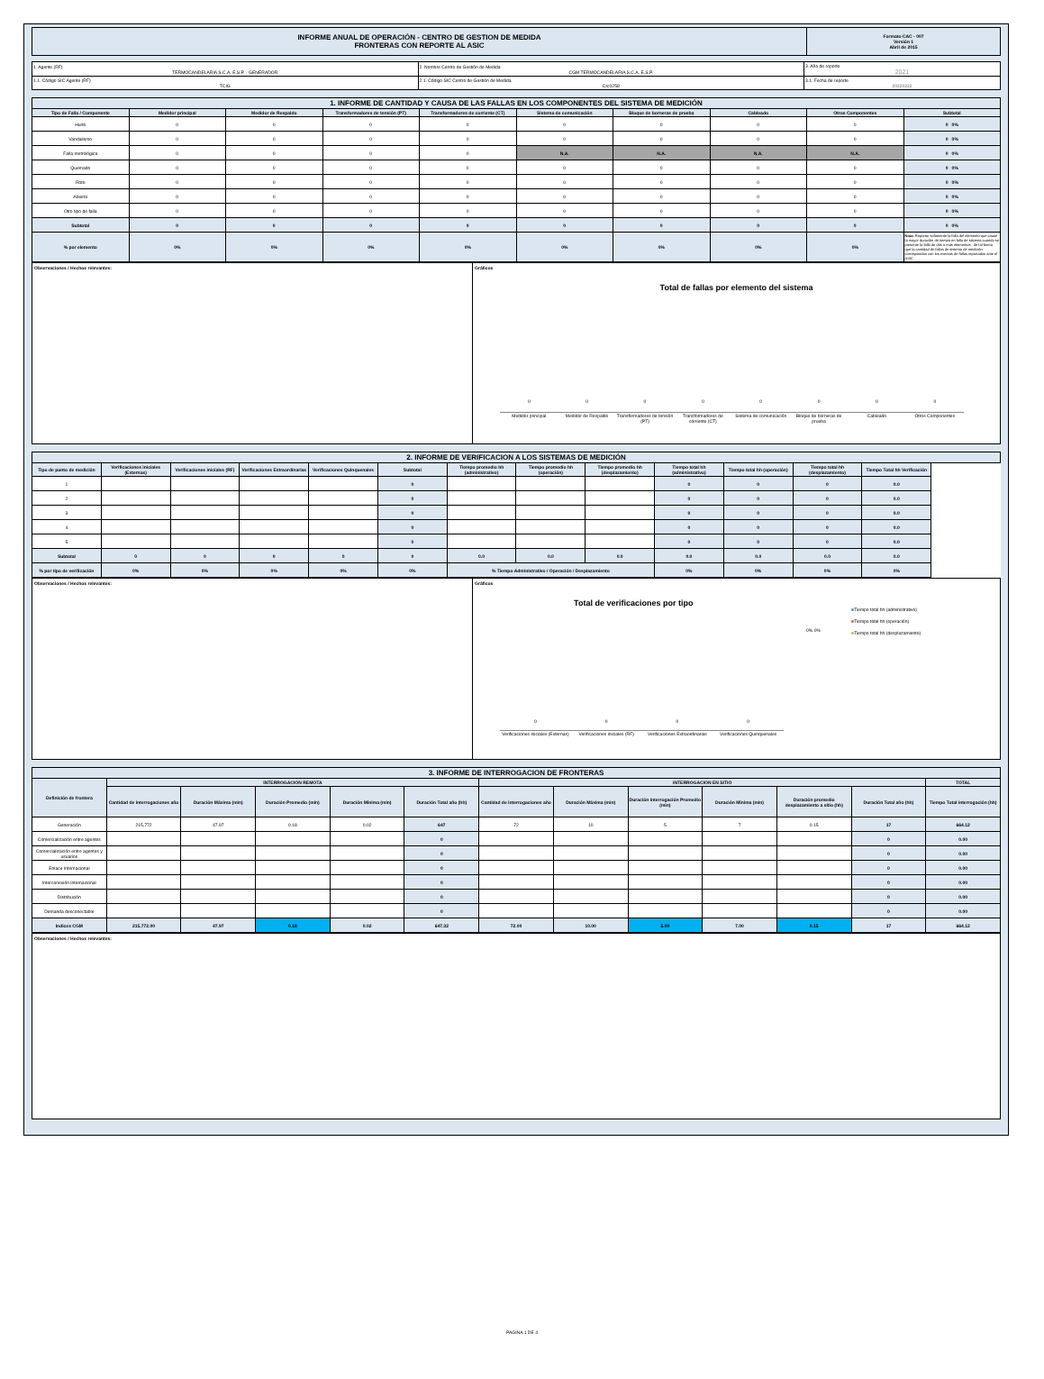| INFORME ANUAL DE OPERACIÓN - CENTRO DE GESTION DE MEDIDA FRONTERAS CON REPORTE AL ASIC | Formato CAC - 007 Versión 1 Abril de 2015 |
| 1. Agente (RF) TERMOCANDELARIA S.C.A. E.S.P. - GENERADOR | 2. Nombre Centro de Gestión de Medida CGM TERMOCANDELARIA S.C.A. E.S.P. | 3. Año de reporte 2021 |
| 1.1. Código SIC Agente (RF) TCIG | 2.1. Código SIC Centro de Gestión de Medida Crc0258 | 3.1. Fecha de reporte 20220222 |
| 1. INFORME DE CANTIDAD Y CAUSA DE LAS FALLAS EN LOS COMPONENTES DEL SISTEMA DE MEDICIÓN | | | | | | | | | |
| Tipo de Falla / Componente | Medidor principal | Medidor de Respaldo | Transformadores de tensión (PT) | Transformadores de corriente (CT) | Sistema de comunicación | Bloque de borneras de prueba | Cableado | Otros Componentes | Subtotal |
| Hurto | 0 | 0 | 0 | 0 | 0 | 0 | 0 | 0 | 0 0% |
| Vandalismo | 0 | 0 | 0 | 0 | 0 | 0 | 0 | 0 | 0 0% |
| Falla metrológica | 0 | 0 | 0 | 0 | N.A. | N.A. | N.A. | N.A. | 0 0% |
| Quemado | 0 | 0 | 0 | 0 | 0 | 0 | 0 | 0 | 0 0% |
| Roto | 0 | 0 | 0 | 0 | 0 | 0 | 0 | 0 | 0 0% |
| Abierto | 0 | 0 | 0 | 0 | 0 | 0 | 0 | 0 | 0 0% |
| Otro tipo de falla | 0 | 0 | 0 | 0 | 0 | 0 | 0 | 0 | 0 0% |
| Subtotal | 0 | 0 | 0 | 0 | 0 | 0 | 0 | 0 | 0 0% |
| % por elemento | 0% | 0% | 0% | 0% | 0% | 0% | 0% | 0% | Nota: Reportar solamente la falla del elemento que cause la mayor duración de tiempo en falla de sistema cuando se presente la falla de dos o mas elementos , de tal forma que la cantidad de fallas de sistema de medición correspondan con los eventos de fallas reportados ante el ASIC |
Observaciones / Hechos relevantes:
Gráficos
Total de fallas por elemento del sistema
00000000
Medidor principal Medidor de Respaldo Transformadores de tensión (PT) Transformadores de corriente (CT) Sistema de comunicación Bloque de borneras de prueba Cableado Otros Componentes
| 2. INFORME DE VERIFICACION A LOS SISTEMAS DE MEDICIÓN | | | | | | | | | | | | |
| Tipo de punto de medición | Verificaciones iniciales (Externas) | Verificaciones iniciales (RF) | Verificaciones Extraordinarias | Verificaciones Quinquenales | Subtotal | Tiempo promedio hh (administrativo) | Tiempo promedio hh (operación) | Tiempo promedio hh (desplazamiento) | Tiempo total hh (administrativo) | Tiempo total hh (operación) | Tiempo total hh (desplazamiento) | Tiempo Total hh Verificación |
| 1 | | | | | 0 | | | | 0 | 0 | 0 | 0.0 |
| 2 | | | | | 0 | | | | 0 | 0 | 0 | 0.0 |
| 3 | | | | | 0 | | | | 0 | 0 | 0 | 0.0 |
| 4 | | | | | 0 | | | | 0 | 0 | 0 | 0.0 |
| 5 | | | | | 0 | | | | 0 | 0 | 0 | 0.0 |
| Subtotal | 0 | 0 | 0 | 0 | 0 | 0.0 | 0.0 | 0.0 | 0.0 | 0.0 | 0.0 | 0.0 |
| % por tipo de verificación | 0% | 0% | 0% | 0% | 0% | % Tiempo Administrativo / Operación / Desplazamiento | | | 0% | 0% | 0% | 0% |
Observaciones / Hechos relevantes:
Gráficos
Total de verificaciones por tipo
■Tiempo total hh (administrativo)
■Tiempo total hh (operación)
■Tiempo total hh (desplazamiento)
0% 0%
0000
Verificaciones iniciales (Externas) Verificaciones iniciales (RF) Verificaciones Extraordinarias Verificaciones Quinquenales
| 3. INFORME DE INTERROGACION DE FRONTERAS | | | | | | | | | | | | |
| Definición de frontera | INTERROGACION REMOTA | | | | | INTERROGACION EN SITIO | | | | | | TOTAL |
| | Cantidad de interrogaciones año | Duración Máxima (min) | Duración Promedio (min) | Duración Mínima (min) | Duración Total año (hh) | Cantidad de interrogaciones año | Duración Máxima (min) | Duración interrogación Promedio (min) | Duración Mínima (min) | Duración promedio desplazamiento a sitio (hh) | Duración Total año (hh) | Tiempo Total interrogación (hh) |
| Generación | 215,772 | 47.97 | 0.18 | 0.02 | 647 | 72 | 10 | 5 | 7 | 0.15 | 17 | 664.12 |
| Comercialización entre agentes | | | | | 0 | | | | | | 0 | 0.00 |
| Comercialización entre agentes y usuarios | | | | | 0 | | | | | | 0 | 0.00 |
| Enlace Internacional | | | | | 0 | | | | | | 0 | 0.00 |
| Interconexión internacional | | | | | 0 | | | | | | 0 | 0.00 |
| Distribución | | | | | 0 | | | | | | 0 | 0.00 |
| Demanda desconectable | | | | | 0 | | | | | | 0 | 0.00 |
| Indices CGM | 215,772.00 | 47.97 | 0.18 | 0.02 | 647.32 | 72.00 | 10.00 | 5.00 | 7.00 | 0.15 | 17 | 664.12 |
Observaciones / Hechos relevantes:
PAGINA 1 DE 4